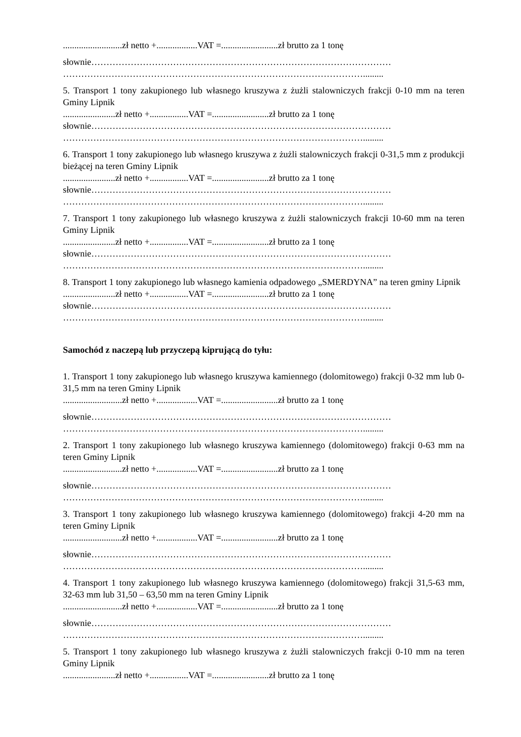..........................zł netto +..................VAT =.........................zł brutto za 1 tonę
słownie………………………………………………………………………………………
……………………………………………………………………………………….........
5. Transport 1 tony zakupionego lub własnego kruszywa z żużli stalowniczych frakcji 0-10 mm na teren Gminy Lipnik
.......................zł netto +.................VAT =.........................zł brutto za 1 tonę
słownie………………………………………………………………………………………
……………………………………………………………………………………….........
6. Transport 1 tony zakupionego lub własnego kruszywa z żużli stalowniczych frakcji 0-31,5 mm z produkcji bieżącej na teren Gminy Lipnik
.......................zł netto +.................VAT =.........................zł brutto za 1 tonę
słownie………………………………………………………………………………………
……………………………………………………………………………………….........
7. Transport 1 tony zakupionego lub własnego kruszywa z żużli stalowniczych frakcji 10-60 mm na teren Gminy Lipnik
.......................zł netto +.................VAT =.........................zł brutto za 1 tonę
słownie………………………………………………………………………………………
……………………………………………………………………………………….........
8. Transport 1 tony zakupionego lub własnego kamienia odpadowego „SMERDYNA” na teren gminy Lipnik
.......................zł netto +.................VAT =.........................zł brutto za 1 tonę
słownie………………………………………………………………………………………
……………………………………………………………………………………….........
Samochód z naczepą lub przyczepą kiprującą do tyłu:
1. Transport 1 tony zakupionego lub własnego kruszywa kamiennego (dolomitowego) frakcji 0-32 mm lub 0-31,5 mm na teren Gminy Lipnik
..........................zł netto +..................VAT =.........................zł brutto za 1 tonę
słownie………………………………………………………………………………………
……………………………………………………………………………………….........
2. Transport 1 tony zakupionego lub własnego kruszywa kamiennego (dolomitowego) frakcji 0-63 mm na teren Gminy Lipnik
..........................zł netto +..................VAT =.........................zł brutto za 1 tonę
słownie………………………………………………………………………………………
……………………………………………………………………………………….........
3. Transport 1 tony zakupionego lub własnego kruszywa kamiennego (dolomitowego) frakcji 4-20 mm na teren Gminy Lipnik
..........................zł netto +..................VAT =.........................zł brutto za 1 tonę
słownie………………………………………………………………………………………
……………………………………………………………………………………….........
4. Transport 1 tony zakupionego lub własnego kruszywa kamiennego (dolomitowego) frakcji 31,5-63 mm, 32-63 mm lub 31,50 – 63,50 mm na teren Gminy Lipnik
..........................zł netto +..................VAT =.........................zł brutto za 1 tonę
słownie………………………………………………………………………………………
……………………………………………………………………………………….........
5. Transport 1 tony zakupionego lub własnego kruszywa z żużli stalowniczych frakcji 0-10 mm na teren Gminy Lipnik
.......................zł netto +.................VAT =.........................zł brutto za 1 tonę